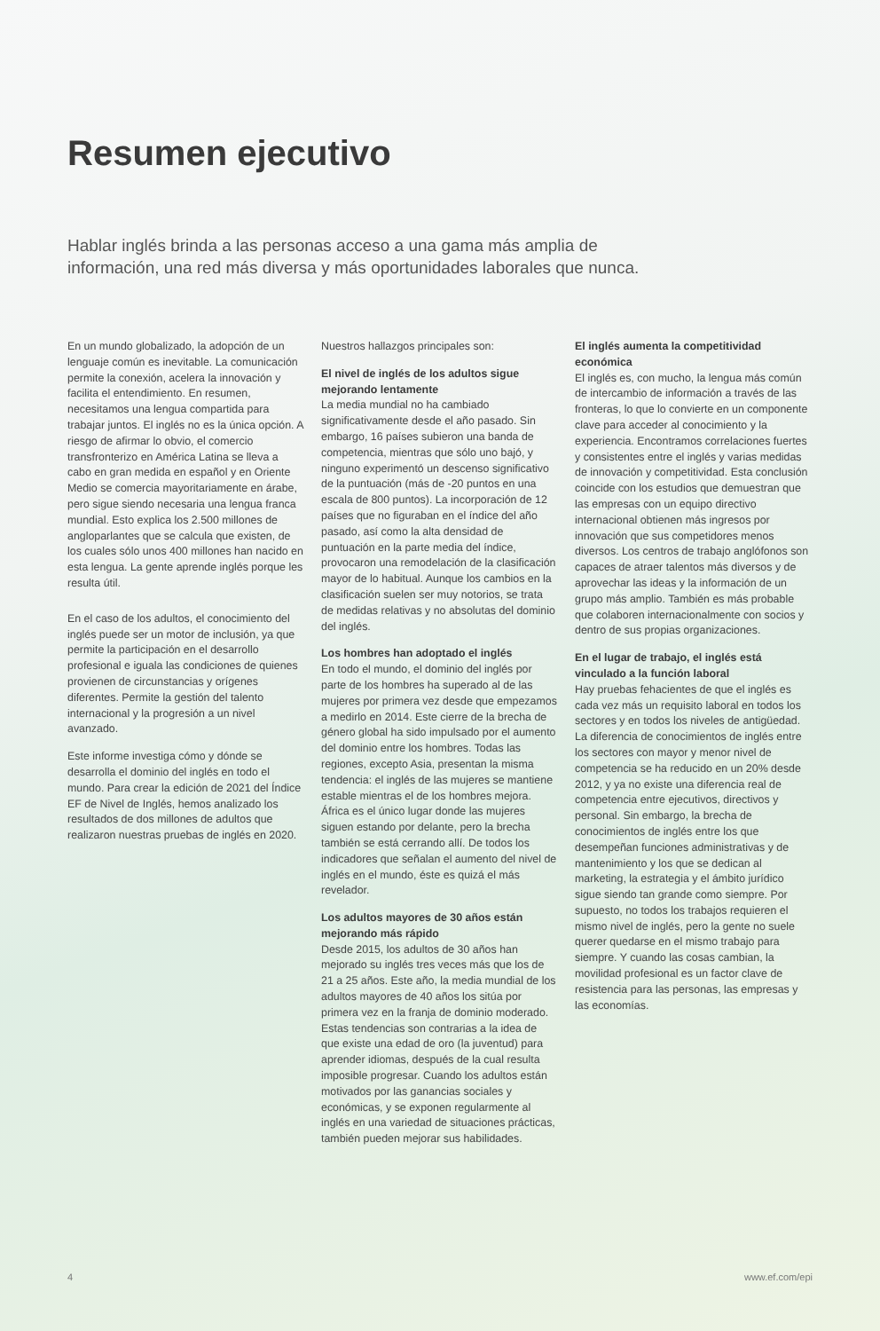Resumen ejecutivo
Hablar inglés brinda a las personas acceso a una gama más amplia de información, una red más diversa y más oportunidades laborales que nunca.
En un mundo globalizado, la adopción de un lenguaje común es inevitable. La comunicación permite la conexión, acelera la innovación y facilita el entendimiento. En resumen, necesitamos una lengua compartida para trabajar juntos. El inglés no es la única opción. A riesgo de afirmar lo obvio, el comercio transfronterizo en América Latina se lleva a cabo en gran medida en español y en Oriente Medio se comercia mayoritariamente en árabe, pero sigue siendo necesaria una lengua franca mundial. Esto explica los 2.500 millones de angloparlantes que se calcula que existen, de los cuales sólo unos 400 millones han nacido en esta lengua. La gente aprende inglés porque les resulta útil.
En el caso de los adultos, el conocimiento del inglés puede ser un motor de inclusión, ya que permite la participación en el desarrollo profesional e iguala las condiciones de quienes provienen de circunstancias y orígenes diferentes. Permite la gestión del talento internacional y la progresión a un nivel avanzado.
Este informe investiga cómo y dónde se desarrolla el dominio del inglés en todo el mundo. Para crear la edición de 2021 del Índice EF de Nivel de Inglés, hemos analizado los resultados de dos millones de adultos que realizaron nuestras pruebas de inglés en 2020.
Nuestros hallazgos principales son:
El nivel de inglés de los adultos sigue mejorando lentamente
La media mundial no ha cambiado significativamente desde el año pasado. Sin embargo, 16 países subieron una banda de competencia, mientras que sólo uno bajó, y ninguno experimentó un descenso significativo de la puntuación (más de -20 puntos en una escala de 800 puntos). La incorporación de 12 países que no figuraban en el índice del año pasado, así como la alta densidad de puntuación en la parte media del índice, provocaron una remodelación de la clasificación mayor de lo habitual. Aunque los cambios en la clasificación suelen ser muy notorios, se trata de medidas relativas y no absolutas del dominio del inglés.
Los hombres han adoptado el inglés
En todo el mundo, el dominio del inglés por parte de los hombres ha superado al de las mujeres por primera vez desde que empezamos a medirlo en 2014. Este cierre de la brecha de género global ha sido impulsado por el aumento del dominio entre los hombres. Todas las regiones, excepto Asia, presentan la misma tendencia: el inglés de las mujeres se mantiene estable mientras el de los hombres mejora. África es el único lugar donde las mujeres siguen estando por delante, pero la brecha también se está cerrando allí. De todos los indicadores que señalan el aumento del nivel de inglés en el mundo, éste es quizá el más revelador.
Los adultos mayores de 30 años están mejorando más rápido
Desde 2015, los adultos de 30 años han mejorado su inglés tres veces más que los de 21 a 25 años. Este año, la media mundial de los adultos mayores de 40 años los sitúa por primera vez en la franja de dominio moderado. Estas tendencias son contrarias a la idea de que existe una edad de oro (la juventud) para aprender idiomas, después de la cual resulta imposible progresar. Cuando los adultos están motivados por las ganancias sociales y económicas, y se exponen regularmente al inglés en una variedad de situaciones prácticas, también pueden mejorar sus habilidades.
El inglés aumenta la competitividad económica
El inglés es, con mucho, la lengua más común de intercambio de información a través de las fronteras, lo que lo convierte en un componente clave para acceder al conocimiento y la experiencia. Encontramos correlaciones fuertes y consistentes entre el inglés y varias medidas de innovación y competitividad. Esta conclusión coincide con los estudios que demuestran que las empresas con un equipo directivo internacional obtienen más ingresos por innovación que sus competidores menos diversos. Los centros de trabajo anglófonos son capaces de atraer talentos más diversos y de aprovechar las ideas y la información de un grupo más amplio. También es más probable que colaboren internacionalmente con socios y dentro de sus propias organizaciones.
En el lugar de trabajo, el inglés está vinculado a la función laboral
Hay pruebas fehacientes de que el inglés es cada vez más un requisito laboral en todos los sectores y en todos los niveles de antigüedad. La diferencia de conocimientos de inglés entre los sectores con mayor y menor nivel de competencia se ha reducido en un 20% desde 2012, y ya no existe una diferencia real de competencia entre ejecutivos, directivos y personal. Sin embargo, la brecha de conocimientos de inglés entre los que desempeñan funciones administrativas y de mantenimiento y los que se dedican al marketing, la estrategia y el ámbito jurídico sigue siendo tan grande como siempre. Por supuesto, no todos los trabajos requieren el mismo nivel de inglés, pero la gente no suele querer quedarse en el mismo trabajo para siempre. Y cuando las cosas cambian, la movilidad profesional es un factor clave de resistencia para las personas, las empresas y las economías.
4 www.ef.com/epi